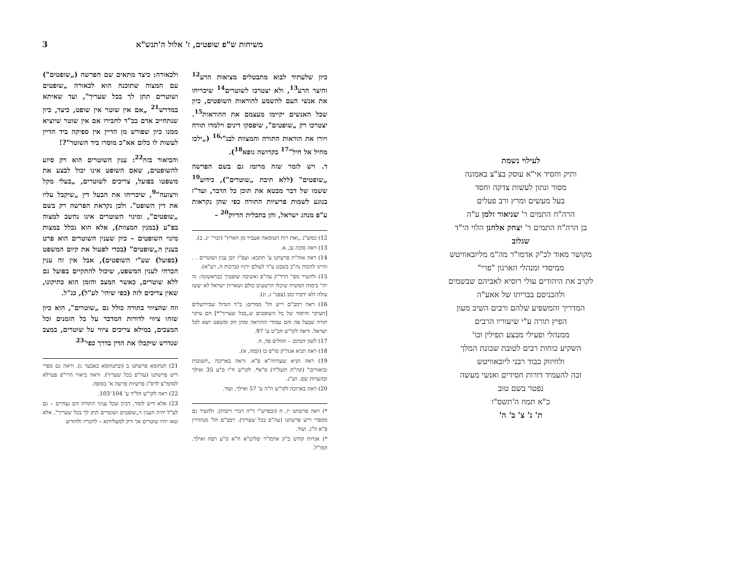3 משיחות ש"פ שופטים, ז' אלול ה'תנש"א
כיון שלעתיד לבוא מתבטלים מציאות הרע<sup>12</sup> והיצר הרע<sup>13</sup>, ולא יצטרכו לשוטרים<sup>14</sup> שיכריחו את אנשי העם להשמע להוראות השופטים, כיון שכל האנשים יקיימו מעצמם את ההוראות<sup>15</sup>. יצטרכו רק „שופטים", שיפסקו דינים וילמדו תורה ויורו את הוראות התורה והמצוות לבנ"י<sup>16</sup> („ילכו מחיל אל חיל"<sup>17</sup> בקדושה גופא<sup>18</sup>).
ד. ויש לומר שזה מרומז גם בשם הפרשה „שופטים" (ללא תיבת „שוטרים"), כידוע<sup>19</sup> ששמו של דבר מבטא את תוכן כל הדבר, ועד"ז בנוגע לשמות פרשיות התורה כפי שהן נקראות ע"פ מנהג ישראל, והן בתכלית הדיוק<sup>20</sup> –
12) כמש"נ „ואת רוח הטומאה אעביר מן הארץ" (זכרי' יג, ב).
13) ראה סוכה נב, א.
14) ראה אוה"ת פרשתנו ע' תתכא: ועפ"ז יובן ענין ושוטרים . . והיינו להכות נה"ב בשבט ע"ד לעולם ירגיז (ברכות ה, רע"א).
15) ולהעיר מפי' הרד"ק עה"פ ואשיבה שופטיך כבראשונה: זה יהי' בימות המשיח שיכלו הרשעים כולם ושארית ישראל לא יעשו עולה ולא ידברו כזב (צפני' ג, יג).
16) ראה רמב"ם ריש הל' ממרים: ב"ד הגדול שבירושלים [העיקר והיסוד של כל השופטים ש„בכל שעריך"*] הם עיקר תורה שבעל פה והם עמודי ההוראה ומהן חק ומשפט יוצא לכל ישראל. וראה לקו"ש חכ"ט ע' 97.
17) לשון הכתוב – תהלים פד, ח.
18) ראה תניא אגה"ק סו"ס כו (קמה, א).
19) ראה תניא שעהיוה"א פ"א. וראה בארוכה „תשובות וביאורים" (קה"ת תשל"ד) ס"א*. לקו"ש ח"ו ס"ע 35 ואילך ובהערות שם. וש"נ.
20) ראה בארוכה לקו"ש ח"ה ע' 57 ואילך. ועוד.
*) ראה פרשתנו יז, ח (ובפרש"י ד"ה דברי ריבות). ולהעיר גם מספרי ריש פרשתנו (עה"פ בכל שעריך). רמב"ם הל' סנהדרין פ"א ה"ג. ועוד.
*) אגרות קודש כ"ק אדמו"ר שליט"א ח"א ס"ע רפח ואילך. המו"ל.
ולכאורה: כיצד מתאים שם הפרשה („שופטים") עם המצוה שתוכנה הוא לכאורה „שופטים ושוטרים תתן לך בכל שעריך", ועד שאיתא במדרש<sup>21</sup> „אם אין שוטר אין שופט, כיצד, כיון שנתחייב אדם בב"ד לחבירו אם אין שוטר שיוציא ממנו כיון שפורש מן הדיין אין ספיקה ביד הדיין לעשות לו כלום אא"כ מוסרו ביד השוטר"?!
והביאור בזה<sup>22</sup>: ענין השוטרים הוא רק סיוע להשופטים, שאם השופט אינו יכול לבצע את משפטו בפועל, צריכים לשוטרים, „בעלי מקל ורצועה"<sup>9</sup>, שיכריחו את הבעל דין „שיקבל עליו את דין השופט". ולכן נקראת הפרשה רק בשם „שופטים", ומינוי השוטרים אינו נחשב למצוה בפ"ע (במנין המצוות), אלא הוא נכלל במצות מינוי השופטים – כיון שענין השוטרים הוא פרט בענין ה„שופטים" (בכדי לפעול את קיום המשפט (בפועל) שע"י השופטים), אבל אין זה ענין הכרחי לענין המשפט, שיכול להתקיים בפועל גם ללא שוטרים, כאשר המצב והזמן הוא כתיקונו, שאין צריכים לזה (כפי שיהי' לע"ל), כנ"ל.
וזה שהציווי בתורה כולל גם „שוטרים", הוא כיון שזהו ציווי לדורות המדבר על כל הזמנים וכל המצבים, במילא צריכים ציווי על שוטרים, במצב שנדרש שיקבלו את הדין בדרך כפי'<sup>23</sup>
21) תנחומא פרשתנו ב (ובתנחומא באבער ג). וראה גם ספרי ריש פרשתנו (עה"פ בכל שעריך). וראה ביאור הרי"פ פערלא לסהמ"צ לרס"ג פרשיות פרשה א' בסופה.
22) ראה לקו"ש חל"ד ע' 104־103.
23) אלא דיש לומר, דכיון שכל עניני התורה הם נצחיים – גם לע"ל יהיה הענין ד„שופטים ושוטרים תתן לך בכל שעריך", אלא שאז יהיו שוטרים אך ורק למעליותא – להכריז ולהודיע
לעילוי נשמת
ותיק וחסיד אי"א עוסק בצ"צ באמונה
מסור ונתון לעשות צדקה וחסד
בעל מעשים ומרץ ורב פעלים
הרה"ח התמים ר' שניאור זלמן ע"ה
בן הרה"ח התמים ר' יצחק אלחנן הלוי הי"ד
שגלוב
מקושר מאוד לכ"ק אדמו"ר מה"מ מליובאוויטש
ממיסדי ומנהלי הארגון "פרי"
לקרב את היהודים עולי רוסיא לאביהם שבשמים
ולהכניסם בבריתו של אאע"ה
המדריך והמשפיע שלהם ורבים השיב מעון
הפיץ תורה ע"י שיעוריו הרבים
ממנהלי ופעילי מבצע תפילין וכו'
השקיע כוחות רבים לטובת שכונת המלך
ולחיזוק כבוד רבני ליובאוויטש
זכה להעמיד דורות חסידים ואנשי מעשה
נפטר בשם טוב
כ"א תמוז ה'תשס"ו
ת' נ' צ' ב' ה'